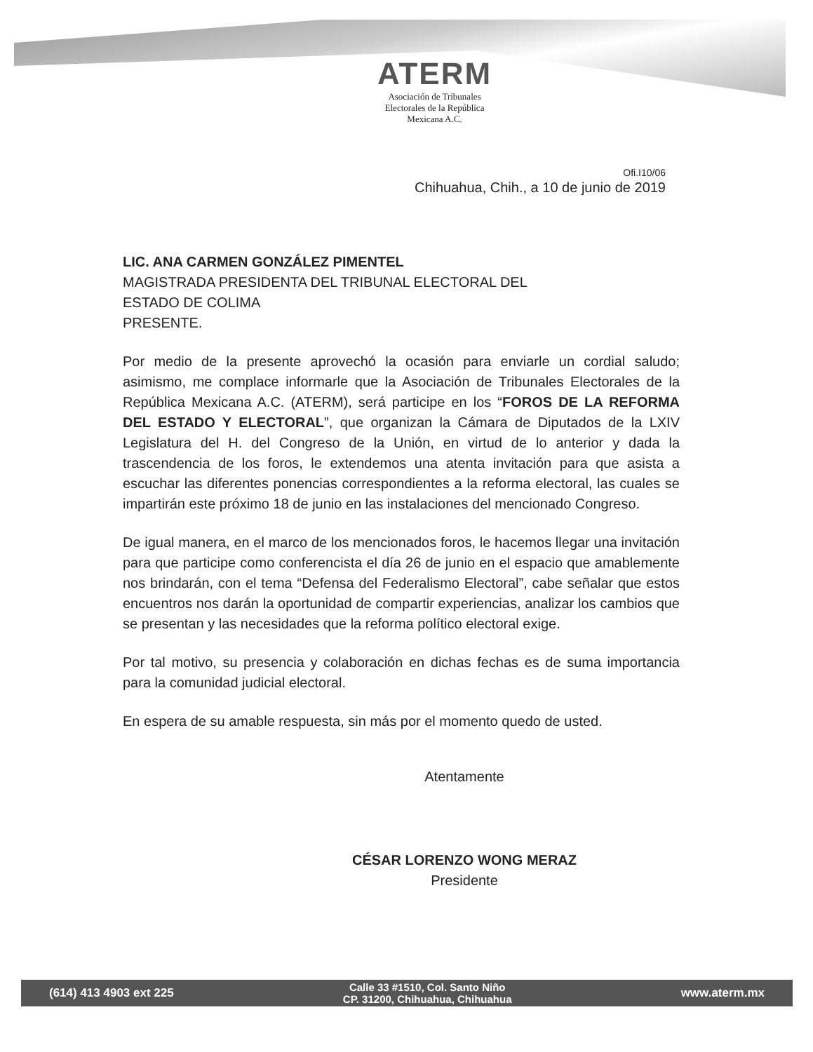ATERM
Asociación de Tribunales
Electorales de la República
Mexicana A.C.
Ofi.I10/06
Chihuahua, Chih., a 10 de junio de 2019
LIC. ANA CARMEN GONZÁLEZ PIMENTEL
MAGISTRADA PRESIDENTA DEL TRIBUNAL ELECTORAL DEL
ESTADO DE COLIMA
PRESENTE.
Por medio de la presente aprovechó la ocasión para enviarle un cordial saludo; asimismo, me complace informarle que la Asociación de Tribunales Electorales de la República Mexicana A.C. (ATERM), será participe en los “FOROS DE LA REFORMA DEL ESTADO Y ELECTORAL”, que organizan la Cámara de Diputados de la LXIV Legislatura del H. del Congreso de la Unión, en virtud de lo anterior y dada la trascendencia de los foros, le extendemos una atenta invitación para que asista a escuchar las diferentes ponencias correspondientes a la reforma electoral, las cuales se impartirán este próximo 18 de junio en las instalaciones del mencionado Congreso.
De igual manera, en el marco de los mencionados foros, le hacemos llegar una invitación para que participe como conferencista el día 26 de junio en el espacio que amablemente nos brindarán, con el tema “Defensa del Federalismo Electoral”, cabe señalar que estos encuentros nos darán la oportunidad de compartir experiencias, analizar los cambios que se presentan y las necesidades que la reforma político electoral exige.
Por tal motivo, su presencia y colaboración en dichas fechas es de suma importancia para la comunidad judicial electoral.
En espera de su amable respuesta, sin más por el momento quedo de usted.
Atentamente
CÉSAR LORENZO WONG MERAZ
Presidente
(614) 413 4903 ext 225 Calle 33 #1510, Col. Santo Niño
CP. 31200, Chihuahua, Chihuahua www.aterm.mx